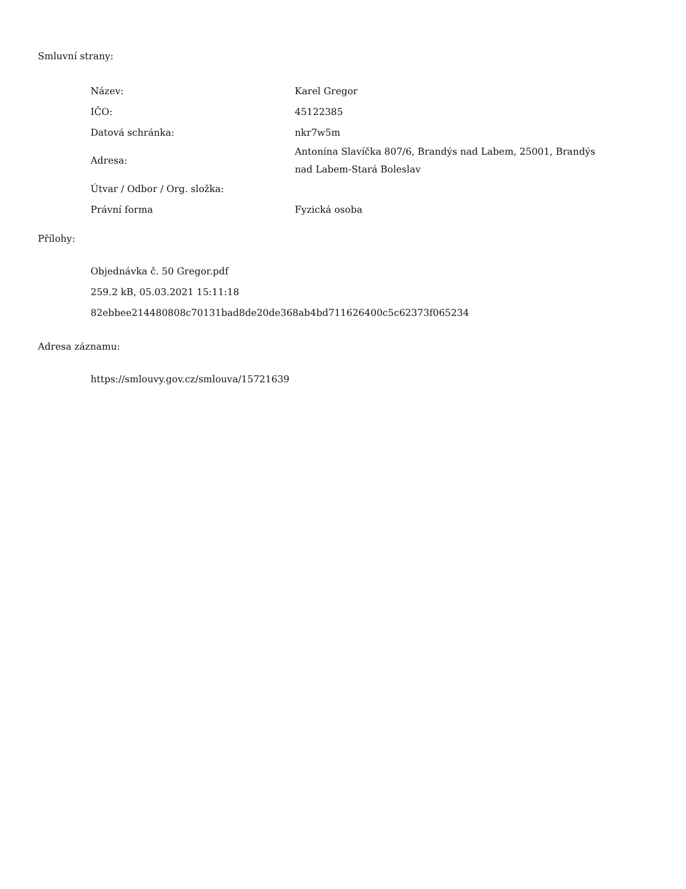Smluvní strany:
| Název: | Karel Gregor |
| IČO: | 45122385 |
| Datová schránka: | nkr7w5m |
| Adresa: | Antonína Slavíčka 807/6, Brandýs nad Labem, 25001, Brandýs nad Labem-Stará Boleslav |
| Útvar / Odbor / Org. složka: | |
| Právní forma | Fyzická osoba |
Přílohy:
Objednávka č. 50 Gregor.pdf
259.2 kB, 05.03.2021 15:11:18
82ebbee214480808c70131bad8de20de368ab4bd711626400c5c62373f065234
Adresa záznamu:
https://smlouvy.gov.cz/smlouva/15721639